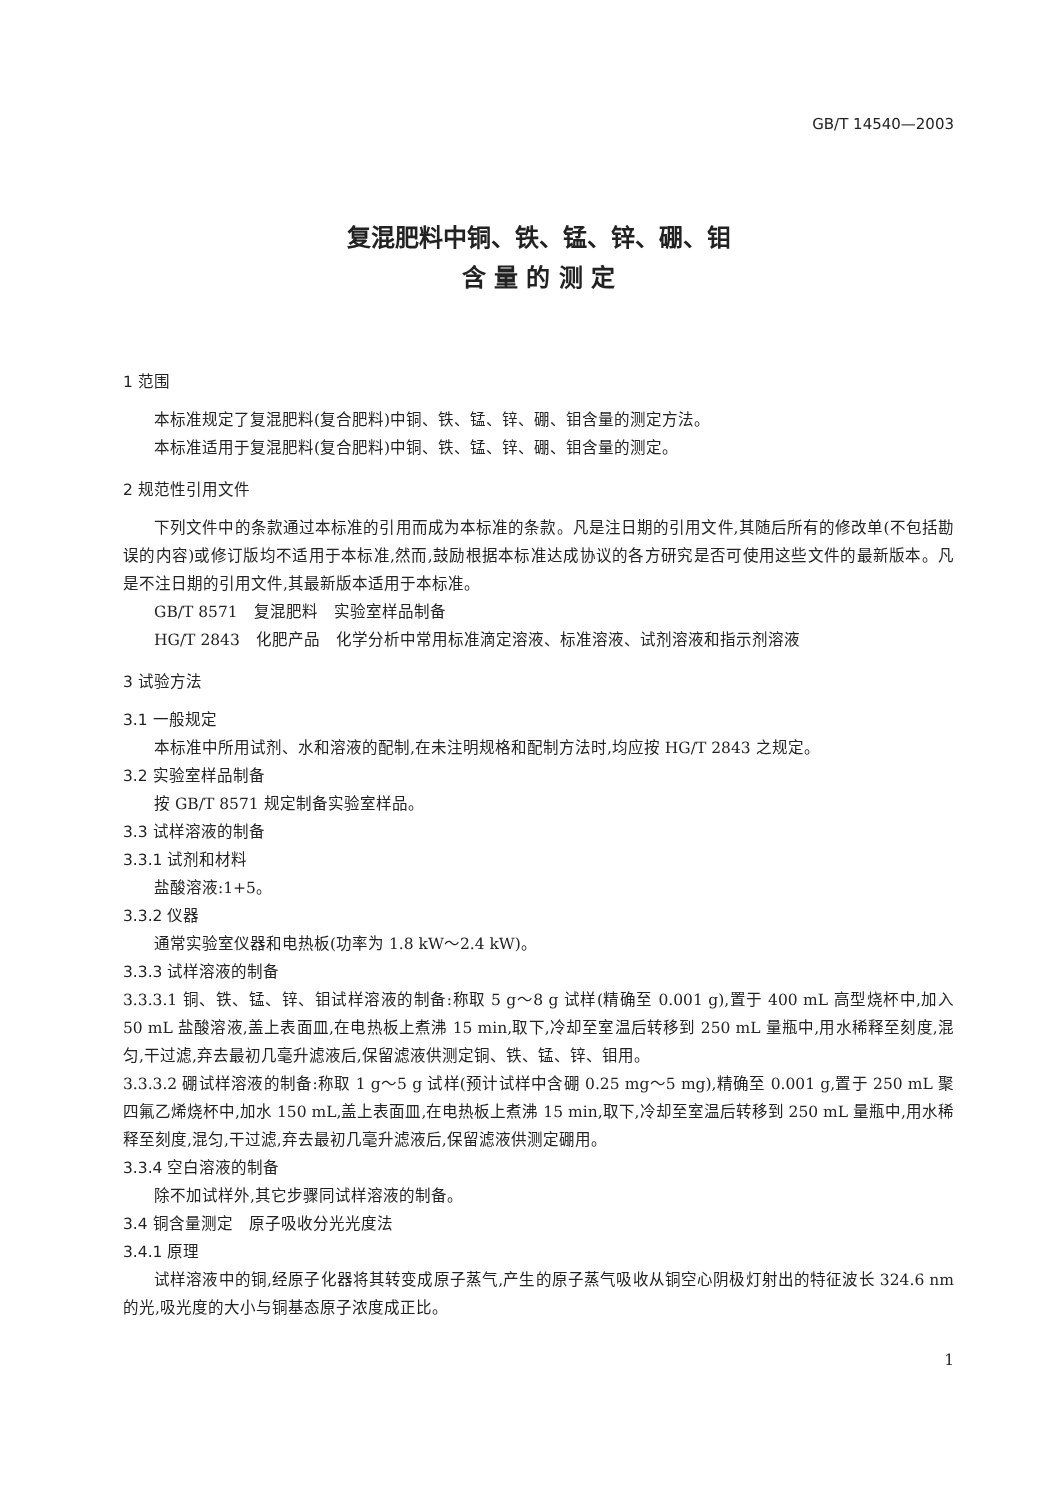GB/T 14540—2003
复混肥料中铜、铁、锰、锌、硼、钼
含 量 的 测 定
1 范围
本标准规定了复混肥料(复合肥料)中铜、铁、锰、锌、硼、钼含量的测定方法。
本标准适用于复混肥料(复合肥料)中铜、铁、锰、锌、硼、钼含量的测定。
2 规范性引用文件
下列文件中的条款通过本标准的引用而成为本标准的条款。凡是注日期的引用文件,其随后所有的修改单(不包括勘误的内容)或修订版均不适用于本标准,然而,鼓励根据本标准达成协议的各方研究是否可使用这些文件的最新版本。凡是不注日期的引用文件,其最新版本适用于本标准。
GB/T 8571　复混肥料　实验室样品制备
HG/T 2843　化肥产品　化学分析中常用标准滴定溶液、标准溶液、试剂溶液和指示剂溶液
3 试验方法
3.1 一般规定
本标准中所用试剂、水和溶液的配制,在未注明规格和配制方法时,均应按 HG/T 2843 之规定。
3.2 实验室样品制备
按 GB/T 8571 规定制备实验室样品。
3.3 试样溶液的制备
3.3.1 试剂和材料
盐酸溶液:1+5。
3.3.2 仪器
通常实验室仪器和电热板(功率为 1.8 kW～2.4 kW)。
3.3.3 试样溶液的制备
3.3.3.1 铜、铁、锰、锌、钼试样溶液的制备:称取 5 g～8 g 试样(精确至 0.001 g),置于 400 mL 高型烧杯中,加入 50 mL 盐酸溶液,盖上表面皿,在电热板上煮沸 15 min,取下,冷却至室温后转移到 250 mL 量瓶中,用水稀释至刻度,混匀,干过滤,弃去最初几毫升滤液后,保留滤液供测定铜、铁、锰、锌、钼用。
3.3.3.2 硼试样溶液的制备:称取 1 g～5 g 试样(预计试样中含硼 0.25 mg～5 mg),精确至 0.001 g,置于 250 mL 聚四氟乙烯烧杯中,加水 150 mL,盖上表面皿,在电热板上煮沸 15 min,取下,冷却至室温后转移到 250 mL 量瓶中,用水稀释至刻度,混匀,干过滤,弃去最初几毫升滤液后,保留滤液供测定硼用。
3.3.4 空白溶液的制备
除不加试样外,其它步骤同试样溶液的制备。
3.4 铜含量测定　原子吸收分光光度法
3.4.1 原理
试样溶液中的铜,经原子化器将其转变成原子蒸气,产生的原子蒸气吸收从铜空心阴极灯射出的特征波长 324.6 nm 的光,吸光度的大小与铜基态原子浓度成正比。
1